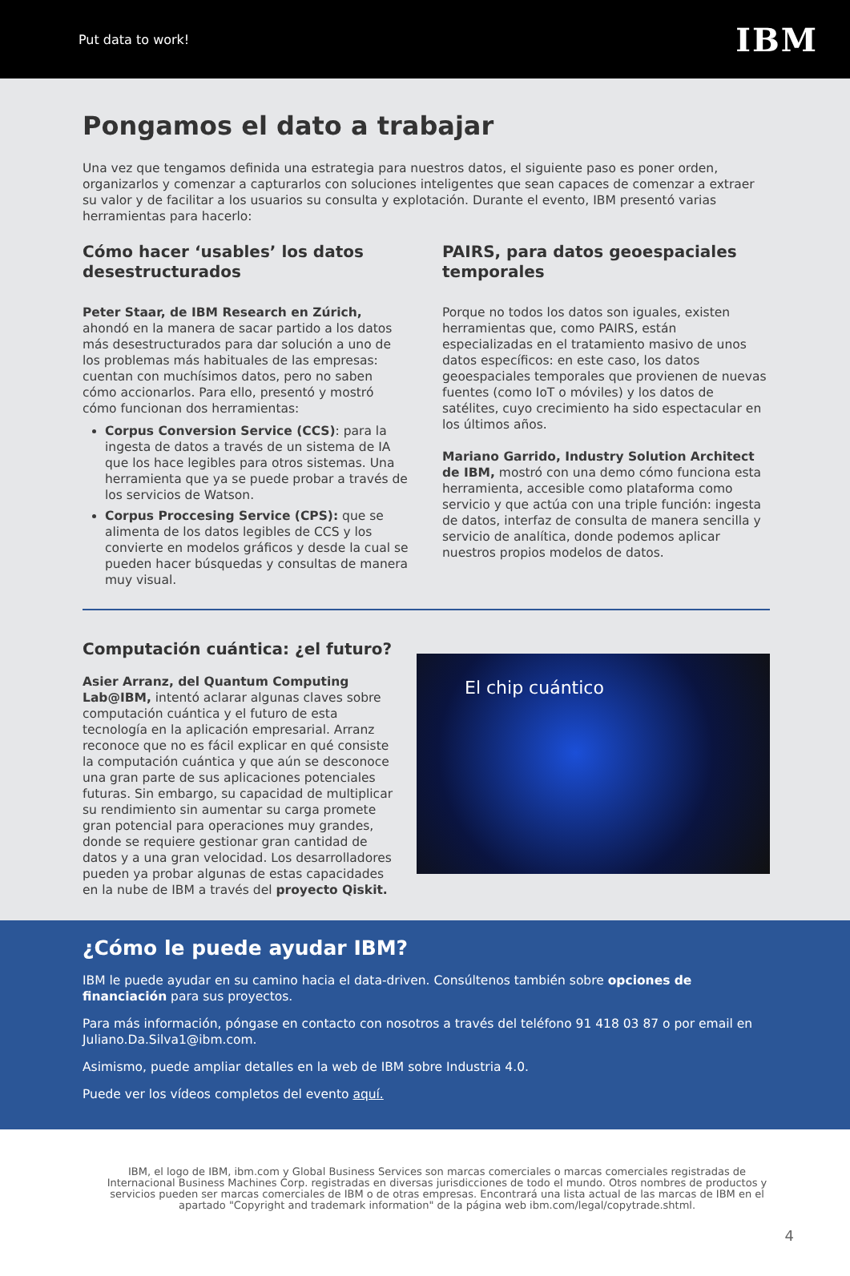Put data to work! IBM
Pongamos el dato a trabajar
Una vez que tengamos definida una estrategia para nuestros datos, el siguiente paso es poner orden, organizarlos y comenzar a capturarlos con soluciones inteligentes que sean capaces de comenzar a extraer su valor y de facilitar a los usuarios su consulta y explotación. Durante el evento, IBM presentó varias herramientas para hacerlo:
Cómo hacer ‘usables’ los datos desestructurados
Peter Staar, de IBM Research en Zúrich, ahondó en la manera de sacar partido a los datos más desestructurados para dar solución a uno de los problemas más habituales de las empresas: cuentan con muchísimos datos, pero no saben cómo accionarlos. Para ello, presentó y mostró cómo funcionan dos herramientas:
Corpus Conversion Service (CCS): para la ingesta de datos a través de un sistema de IA que los hace legibles para otros sistemas. Una herramienta que ya se puede probar a través de los servicios de Watson.
Corpus Proccesing Service (CPS): que se alimenta de los datos legibles de CCS y los convierte en modelos gráficos y desde la cual se pueden hacer búsquedas y consultas de manera muy visual.
PAIRS, para datos geoespaciales temporales
Porque no todos los datos son iguales, existen herramientas que, como PAIRS, están especializadas en el tratamiento masivo de unos datos específicos: en este caso, los datos geoespaciales temporales que provienen de nuevas fuentes (como IoT o móviles) y los datos de satélites, cuyo crecimiento ha sido espectacular en los últimos años.
Mariano Garrido, Industry Solution Architect de IBM, mostró con una demo cómo funciona esta herramienta, accesible como plataforma como servicio y que actúa con una triple función: ingesta de datos, interfaz de consulta de manera sencilla y servicio de analítica, donde podemos aplicar nuestros propios modelos de datos.
Computación cuántica: ¿el futuro?
Asier Arranz, del Quantum Computing Lab@IBM, intentó aclarar algunas claves sobre computación cuántica y el futuro de esta tecnología en la aplicación empresarial. Arranz reconoce que no es fácil explicar en qué consiste la computación cuántica y que aún se desconoce una gran parte de sus aplicaciones potenciales futuras. Sin embargo, su capacidad de multiplicar su rendimiento sin aumentar su carga promete gran potencial para operaciones muy grandes, donde se requiere gestionar gran cantidad de datos y a una gran velocidad. Los desarrolladores pueden ya probar algunas de estas capacidades en la nube de IBM a través del proyecto Qiskit.
El chip cuántico
¿Cómo le puede ayudar IBM?
IBM le puede ayudar en su camino hacia el data-driven. Consúltenos también sobre opciones de financiación para sus proyectos.
Para más información, póngase en contacto con nosotros a través del teléfono 91 418 03 87 o por email en Juliano.Da.Silva1@ibm.com.
Asimismo, puede ampliar detalles en la web de IBM sobre Industria 4.0.
Puede ver los vídeos completos del evento aquí.
IBM, el logo de IBM, ibm.com y Global Business Services son marcas comerciales o marcas comerciales registradas de Internacional Business Machines Corp. registradas en diversas jurisdicciones de todo el mundo. Otros nombres de productos y servicios pueden ser marcas comerciales de IBM o de otras empresas. Encontrará una lista actual de las marcas de IBM en el apartado "Copyright and trademark information" de la página web ibm.com/legal/copytrade.shtml.
4